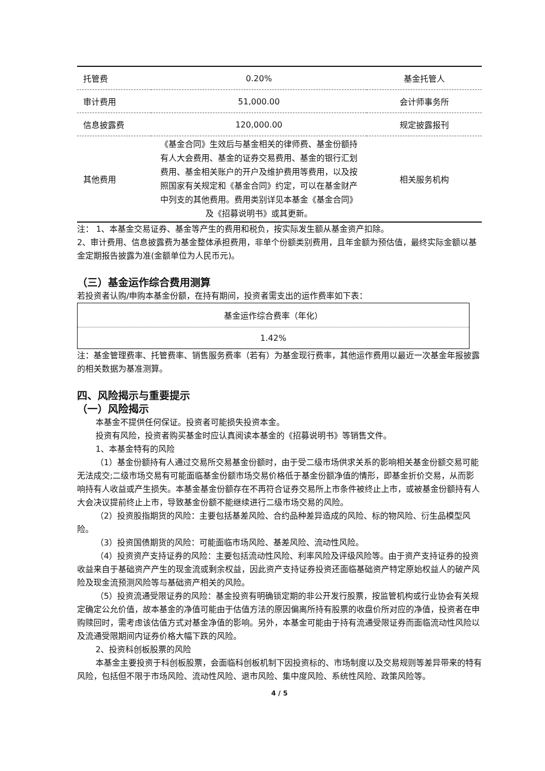| 托管费 | 0.20% | 基金托管人 |
| 审计费用 | 51,000.00 | 会计师事务所 |
| 信息披露费 | 120,000.00 | 规定披露报刊 |
| 其他费用 | 《基金合同》生效后与基金相关的律师费、基金份额持有人大会费用、基金的证券交易费用、基金的银行汇划费用、基金相关账户的开户及维护费用等费用，以及按照国家有关规定和《基金合同》约定，可以在基金财产中列支的其他费用。费用类别详见本基金《基金合同》及《招募说明书》或其更新。 | 相关服务机构 |
注： 1、本基金交易证券、基金等产生的费用和税负，按实际发生额从基金资产扣除。
2、审计费用、信息披露费为基金整体承担费用，非单个份额类别费用，且年金额为预估值，最终实际金额以基金定期报告披露为准(金额单位为人民币元)。
（三）基金运作综合费用测算
若投资者认购/申购本基金份额，在持有期间，投资者需支出的运作费率如下表：
| 基金运作综合费率（年化） |
| 1.42% |
注：基金管理费率、托管费率、销售服务费率（若有）为基金现行费率，其他运作费用以最近一次基金年报披露的相关数据为基准测算。
四、风险揭示与重要提示
（一）风险揭示
本基金不提供任何保证。投资者可能损失投资本金。
投资有风险，投资者购买基金时应认真阅读本基金的《招募说明书》等销售文件。
1、本基金特有的风险
（1）基金份额持有人通过交易所交易基金份额时，由于受二级市场供求关系的影响相关基金份额交易可能无法成交;二级市场交易有可能面临基金份额市场交易价格低于基金份额净值的情形，即基金折价交易，从而影响持有人收益或产生损失。本基金基金份额存在不再符合证券交易所上市条件被终止上市，或被基金份额持有人大会决议提前终止上市，导致基金份额不能继续进行二级市场交易的风险。
（2）投资股指期货的风险：主要包括基差风险、合约品种差异造成的风险、标的物风险、衍生品模型风险。
（3）投资国债期货的风险：可能面临市场风险、基差风险、流动性风险。
（4）投资资产支持证券的风险：主要包括流动性风险、利率风险及评级风险等。由于资产支持证券的投资收益来自于基础资产产生的现金流或剩余权益，因此资产支持证券投资还面临基础资产特定原始权益人的破产风险及现金流预测风险等与基础资产相关的风险。
（5）投资流通受限证券的风险：基金投资有明确锁定期的非公开发行股票，按监管机构或行业协会有关规定确定公允价值，故本基金的净值可能由于估值方法的原因偏离所持有股票的收盘价所对应的净值，投资者在申购赎回时，需考虑该估值方式对基金净值的影响。另外，本基金可能由于持有流通受限证券而面临流动性风险以及流通受限期间内证券价格大幅下跌的风险。
2、投资科创板股票的风险
本基金主要投资于科创板股票，会面临科创板机制下因投资标的、市场制度以及交易规则等差异带来的特有风险，包括但不限于市场风险、流动性风险、退市风险、集中度风险、系统性风险、政策风险等。
4 / 5